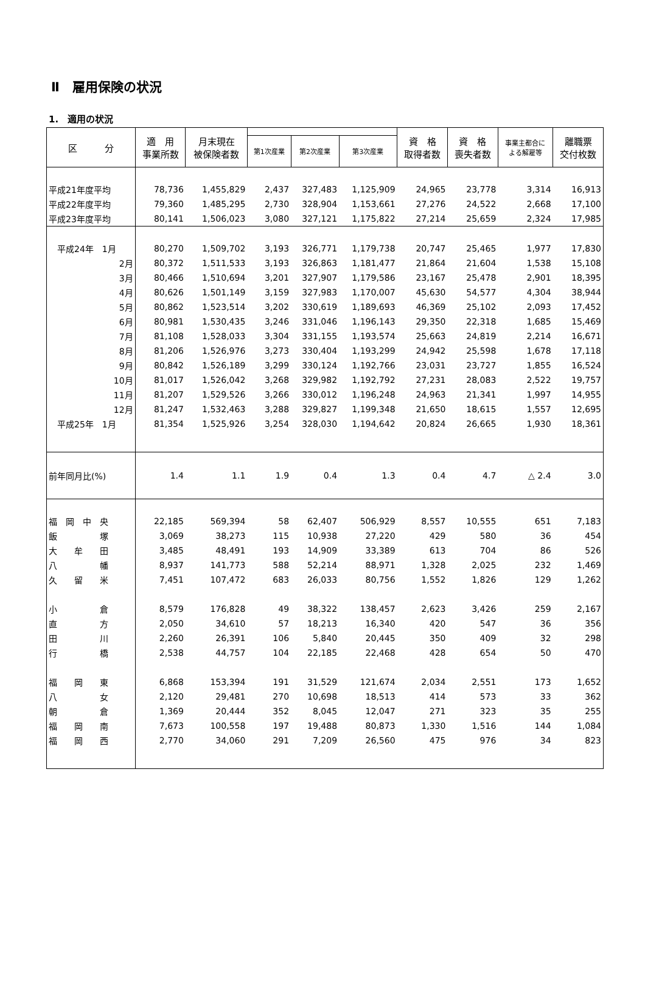Ⅱ　雇用保険の状況
1.　適用の状況
| 区 分 | 適 用 事業所数 | 月末現在 被保険者数 | | | | 資 格 取得者数 | 資 格 喪失者数 | 事業主都合に よる解雇等 | 離職票 交付枚数 |
| --- | --- | --- | --- | --- | --- | --- | --- | --- | --- |
| | | | 第1次産業 | 第2次産業 | 第3次産業 | | | | |
| 平成21年度平均 | 78,736 | 1,455,829 | 2,437 | 327,483 | 1,125,909 | 24,965 | 23,778 | 3,314 | 16,913 |
| 平成22年度平均 | 79,360 | 1,485,295 | 2,730 | 328,904 | 1,153,661 | 27,276 | 24,522 | 2,668 | 17,100 |
| 平成23年度平均 | 80,141 | 1,506,023 | 3,080 | 327,121 | 1,175,822 | 27,214 | 25,659 | 2,324 | 17,985 |
| 平成24年 1月 | 80,270 | 1,509,702 | 3,193 | 326,771 | 1,179,738 | 20,747 | 25,465 | 1,977 | 17,830 |
| 2月 | 80,372 | 1,511,533 | 3,193 | 326,863 | 1,181,477 | 21,864 | 21,604 | 1,538 | 15,108 |
| 3月 | 80,466 | 1,510,694 | 3,201 | 327,907 | 1,179,586 | 23,167 | 25,478 | 2,901 | 18,395 |
| 4月 | 80,626 | 1,501,149 | 3,159 | 327,983 | 1,170,007 | 45,630 | 54,577 | 4,304 | 38,944 |
| 5月 | 80,862 | 1,523,514 | 3,202 | 330,619 | 1,189,693 | 46,369 | 25,102 | 2,093 | 17,452 |
| 6月 | 80,981 | 1,530,435 | 3,246 | 331,046 | 1,196,143 | 29,350 | 22,318 | 1,685 | 15,469 |
| 7月 | 81,108 | 1,528,033 | 3,304 | 331,155 | 1,193,574 | 25,663 | 24,819 | 2,214 | 16,671 |
| 8月 | 81,206 | 1,526,976 | 3,273 | 330,404 | 1,193,299 | 24,942 | 25,598 | 1,678 | 17,118 |
| 9月 | 80,842 | 1,526,189 | 3,299 | 330,124 | 1,192,766 | 23,031 | 23,727 | 1,855 | 16,524 |
| 10月 | 81,017 | 1,526,042 | 3,268 | 329,982 | 1,192,792 | 27,231 | 28,083 | 2,522 | 19,757 |
| 11月 | 81,207 | 1,529,526 | 3,266 | 330,012 | 1,196,248 | 24,963 | 21,341 | 1,997 | 14,955 |
| 12月 | 81,247 | 1,532,463 | 3,288 | 329,827 | 1,199,348 | 21,650 | 18,615 | 1,557 | 12,695 |
| 平成25年 1月 | 81,354 | 1,525,926 | 3,254 | 328,030 | 1,194,642 | 20,824 | 26,665 | 1,930 | 18,361 |
| 前年同月比(%) | 1.4 | 1.1 | 1.9 | 0.4 | 1.3 | 0.4 | 4.7 | △ 2.4 | 3.0 |
| 福 岡 中 央 | 22,185 | 569,394 | 58 | 62,407 | 506,929 | 8,557 | 10,555 | 651 | 7,183 |
| 飯 塚 | 3,069 | 38,273 | 115 | 10,938 | 27,220 | 429 | 580 | 36 | 454 |
| 大 牟 田 | 3,485 | 48,491 | 193 | 14,909 | 33,389 | 613 | 704 | 86 | 526 |
| 八 幡 | 8,937 | 141,773 | 588 | 52,214 | 88,971 | 1,328 | 2,025 | 232 | 1,469 |
| 久 留 米 | 7,451 | 107,472 | 683 | 26,033 | 80,756 | 1,552 | 1,826 | 129 | 1,262 |
| 小 倉 | 8,579 | 176,828 | 49 | 38,322 | 138,457 | 2,623 | 3,426 | 259 | 2,167 |
| 直 方 | 2,050 | 34,610 | 57 | 18,213 | 16,340 | 420 | 547 | 36 | 356 |
| 田 川 | 2,260 | 26,391 | 106 | 5,840 | 20,445 | 350 | 409 | 32 | 298 |
| 行 橋 | 2,538 | 44,757 | 104 | 22,185 | 22,468 | 428 | 654 | 50 | 470 |
| 福 岡 東 | 6,868 | 153,394 | 191 | 31,529 | 121,674 | 2,034 | 2,551 | 173 | 1,652 |
| 八 女 | 2,120 | 29,481 | 270 | 10,698 | 18,513 | 414 | 573 | 33 | 362 |
| 朝 倉 | 1,369 | 20,444 | 352 | 8,045 | 12,047 | 271 | 323 | 35 | 255 |
| 福 岡 南 | 7,673 | 100,558 | 197 | 19,488 | 80,873 | 1,330 | 1,516 | 144 | 1,084 |
| 福 岡 西 | 2,770 | 34,060 | 291 | 7,209 | 26,560 | 475 | 976 | 34 | 823 |